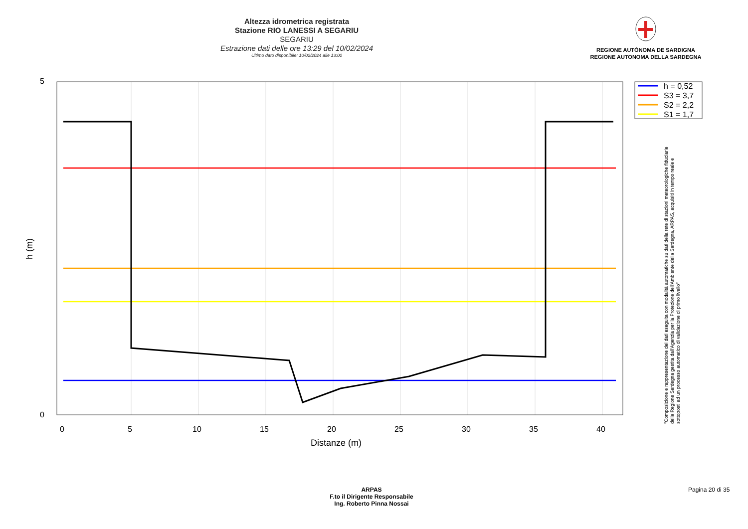Altezza idrometrica registrata
Stazione RIO LANESSI A SEGARIU
SEGARIU
Estrazione dati delle ore 13:29 del 10/02/2024
Ultimo dato disponibile: 10/02/2024 alle 13:00
REGIONE AUTÒNOMA DE SARDIGNA
REGIONE AUTONOMA DELLA SARDEGNA
h = 0,52
S3 = 3,7
S2 = 2,2
S1 = 1,7
5
0
0
5
10
15
20
25
30
35
40
Distanze (m)
h (m)
"Composizione e rappresentazione dei dati eseguita con modalità automatiche su dati della rete di stazioni meteorologiche fiduciarie della Regione Sardegna gestita dall'Agenzia per la Protezione dell'Ambiente della Sardegna, ARPAS, acquisiti in tempo reale e sottoposti ad un processo automatico di validazione di primo livello"
ARPAS
F.to il Dirigente Responsabile
Ing. Roberto Pinna Nossai
Pagina 20 di 35